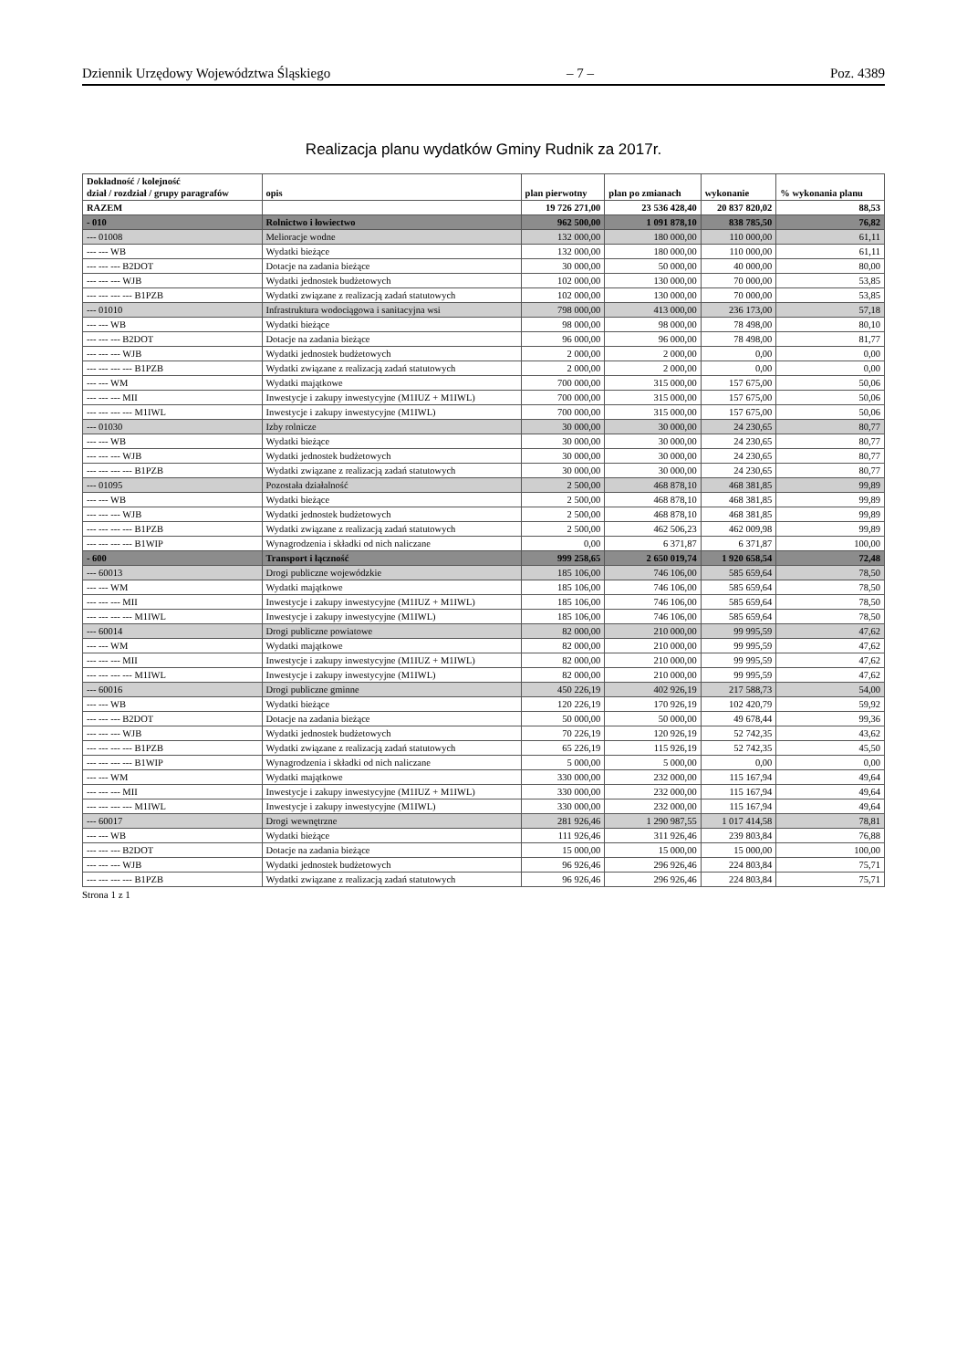Dziennik Urzędowy Województwa Śląskiego – 7 – Poz. 4389
Realizacja planu wydatków Gminy Rudnik za 2017r.
| Dokładność / kolejność dział / rozdział / grupy paragrafów | opis | plan pierwotny | plan po zmianach | wykonanie | % wykonania planu |
| --- | --- | --- | --- | --- | --- |
| RAZEM | | 19 726 271,00 | 23 536 428,40 | 20 837 820,02 | 88,53 |
| - 010 | Rolnictwo i łowiectwo | 962 500,00 | 1 091 878,10 | 838 785,50 | 76,82 |
| --- 01008 | Melioracje wodne | 132 000,00 | 180 000,00 | 110 000,00 | 61,11 |
| --- --- WB | Wydatki bieżące | 132 000,00 | 180 000,00 | 110 000,00 | 61,11 |
| --- --- --- B2DOT | Dotacje na zadania bieżące | 30 000,00 | 50 000,00 | 40 000,00 | 80,00 |
| --- --- --- WJB | Wydatki jednostek budżetowych | 102 000,00 | 130 000,00 | 70 000,00 | 53,85 |
| --- --- --- --- B1PZB | Wydatki związane z realizacją zadań statutowych | 102 000,00 | 130 000,00 | 70 000,00 | 53,85 |
| --- 01010 | Infrastruktura wodociągowa i sanitacyjna wsi | 798 000,00 | 413 000,00 | 236 173,00 | 57,18 |
| --- --- WB | Wydatki bieżące | 98 000,00 | 98 000,00 | 78 498,00 | 80,10 |
| --- --- --- B2DOT | Dotacje na zadania bieżące | 96 000,00 | 96 000,00 | 78 498,00 | 81,77 |
| --- --- --- WJB | Wydatki jednostek budżetowych | 2 000,00 | 2 000,00 | 0,00 | 0,00 |
| --- --- --- --- B1PZB | Wydatki związane z realizacją zadań statutowych | 2 000,00 | 2 000,00 | 0,00 | 0,00 |
| --- --- WM | Wydatki majątkowe | 700 000,00 | 315 000,00 | 157 675,00 | 50,06 |
| --- --- --- MII | Inwestycje i zakupy inwestycyjne (M1IUZ + M1IWL) | 700 000,00 | 315 000,00 | 157 675,00 | 50,06 |
| --- --- --- --- M1IWL | Inwestycje i zakupy inwestycyjne (M1IWL) | 700 000,00 | 315 000,00 | 157 675,00 | 50,06 |
| --- 01030 | Izby rolnicze | 30 000,00 | 30 000,00 | 24 230,65 | 80,77 |
| --- --- WB | Wydatki bieżące | 30 000,00 | 30 000,00 | 24 230,65 | 80,77 |
| --- --- --- WJB | Wydatki jednostek budżetowych | 30 000,00 | 30 000,00 | 24 230,65 | 80,77 |
| --- --- --- --- B1PZB | Wydatki związane z realizacją zadań statutowych | 30 000,00 | 30 000,00 | 24 230,65 | 80,77 |
| --- 01095 | Pozostała działalność | 2 500,00 | 468 878,10 | 468 381,85 | 99,89 |
| --- --- WB | Wydatki bieżące | 2 500,00 | 468 878,10 | 468 381,85 | 99,89 |
| --- --- --- WJB | Wydatki jednostek budżetowych | 2 500,00 | 468 878,10 | 468 381,85 | 99,89 |
| --- --- --- --- B1PZB | Wydatki związane z realizacją zadań statutowych | 2 500,00 | 462 506,23 | 462 009,98 | 99,89 |
| --- --- --- --- B1WIP | Wynagrodzenia i składki od nich naliczane | 0,00 | 6 371,87 | 6 371,87 | 100,00 |
| - 600 | Transport i łączność | 999 258,65 | 2 650 019,74 | 1 920 658,54 | 72,48 |
| --- 60013 | Drogi publiczne wojewódzkie | 185 106,00 | 746 106,00 | 585 659,64 | 78,50 |
| --- --- WM | Wydatki majątkowe | 185 106,00 | 746 106,00 | 585 659,64 | 78,50 |
| --- --- --- MII | Inwestycje i zakupy inwestycyjne (M1IUZ + M1IWL) | 185 106,00 | 746 106,00 | 585 659,64 | 78,50 |
| --- --- --- --- M1IWL | Inwestycje i zakupy inwestycyjne (M1IWL) | 185 106,00 | 746 106,00 | 585 659,64 | 78,50 |
| --- 60014 | Drogi publiczne powiatowe | 82 000,00 | 210 000,00 | 99 995,59 | 47,62 |
| --- --- WM | Wydatki majątkowe | 82 000,00 | 210 000,00 | 99 995,59 | 47,62 |
| --- --- --- MII | Inwestycje i zakupy inwestycyjne (M1IUZ + M1IWL) | 82 000,00 | 210 000,00 | 99 995,59 | 47,62 |
| --- --- --- --- M1IWL | Inwestycje i zakupy inwestycyjne (M1IWL) | 82 000,00 | 210 000,00 | 99 995,59 | 47,62 |
| --- 60016 | Drogi publiczne gminne | 450 226,19 | 402 926,19 | 217 588,73 | 54,00 |
| --- --- WB | Wydatki bieżące | 120 226,19 | 170 926,19 | 102 420,79 | 59,92 |
| --- --- --- B2DOT | Dotacje na zadania bieżące | 50 000,00 | 50 000,00 | 49 678,44 | 99,36 |
| --- --- --- WJB | Wydatki jednostek budżetowych | 70 226,19 | 120 926,19 | 52 742,35 | 43,62 |
| --- --- --- --- B1PZB | Wydatki związane z realizacją zadań statutowych | 65 226,19 | 115 926,19 | 52 742,35 | 45,50 |
| --- --- --- --- B1WIP | Wynagrodzenia i składki od nich naliczane | 5 000,00 | 5 000,00 | 0,00 | 0,00 |
| --- --- WM | Wydatki majątkowe | 330 000,00 | 232 000,00 | 115 167,94 | 49,64 |
| --- --- --- MII | Inwestycje i zakupy inwestycyjne (M1IUZ + M1IWL) | 330 000,00 | 232 000,00 | 115 167,94 | 49,64 |
| --- --- --- --- M1IWL | Inwestycje i zakupy inwestycyjne (M1IWL) | 330 000,00 | 232 000,00 | 115 167,94 | 49,64 |
| --- 60017 | Drogi wewnętrzne | 281 926,46 | 1 290 987,55 | 1 017 414,58 | 78,81 |
| --- --- WB | Wydatki bieżące | 111 926,46 | 311 926,46 | 239 803,84 | 76,88 |
| --- --- --- B2DOT | Dotacje na zadania bieżące | 15 000,00 | 15 000,00 | 15 000,00 | 100,00 |
| --- --- --- WJB | Wydatki jednostek budżetowych | 96 926,46 | 296 926,46 | 224 803,84 | 75,71 |
| --- --- --- --- B1PZB | Wydatki związane z realizacją zadań statutowych | 96 926,46 | 296 926,46 | 224 803,84 | 75,71 |
Strona 1 z 1